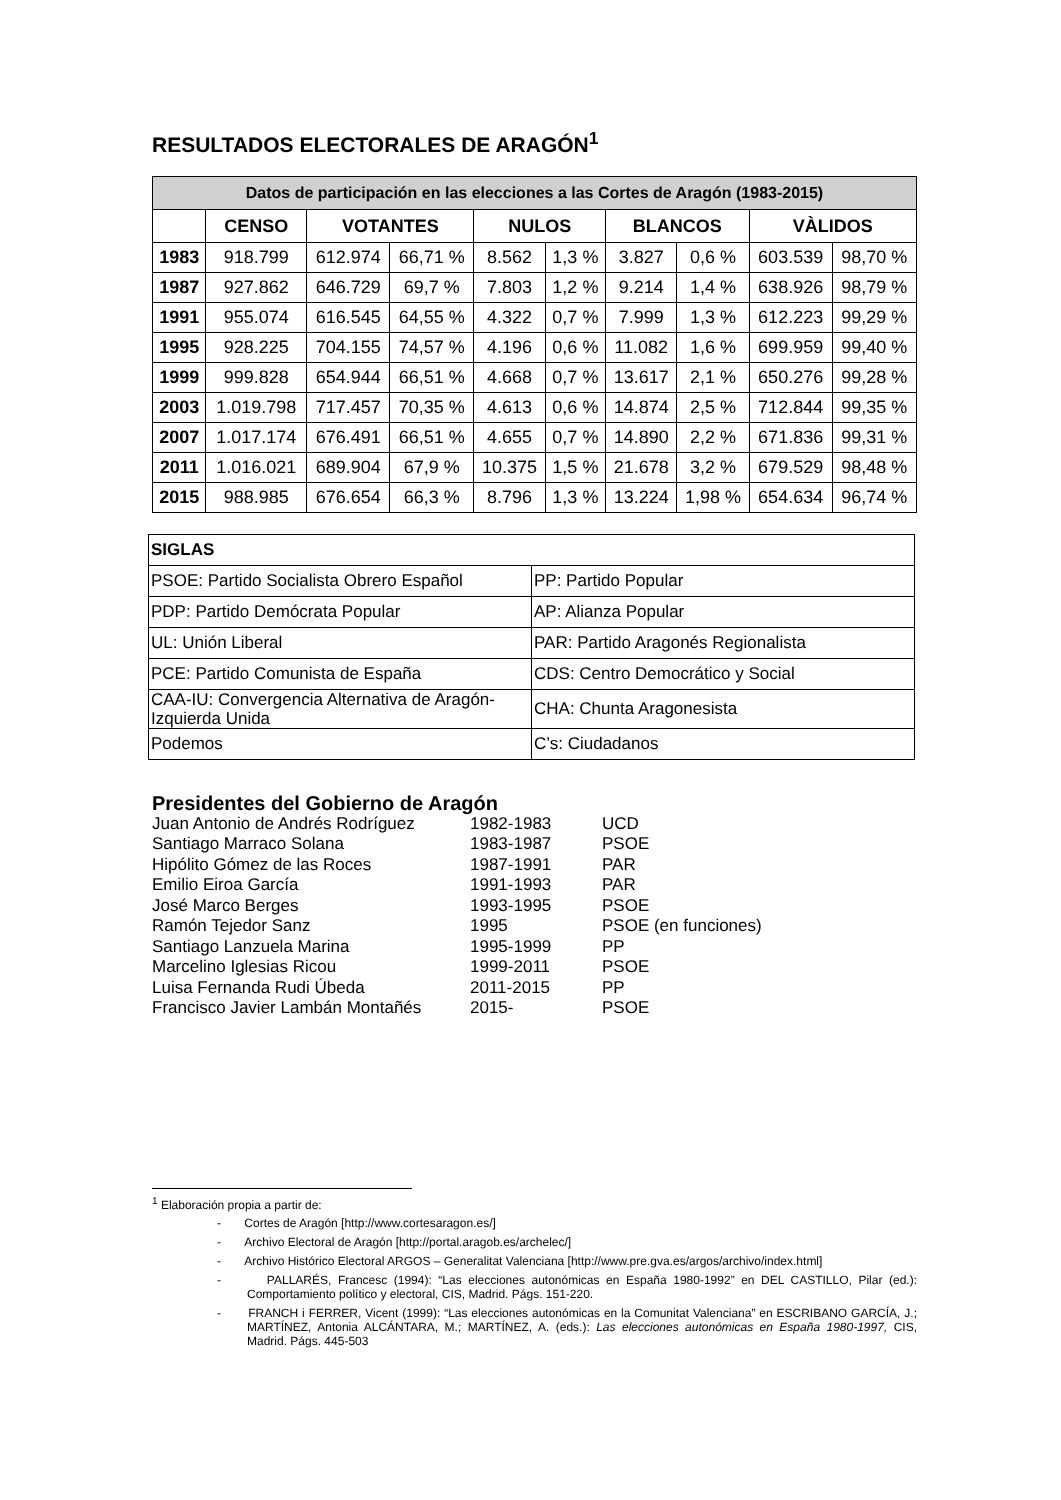RESULTADOS ELECTORALES DE ARAGÓN<sup>1</sup>
| Datos de participación en las elecciones a las Cortes de Aragón (1983-2015) | | | | | | | | | |
| --- | --- | --- | --- | --- | --- | --- | --- | --- | --- |
| | CENSO | VOTANTES | | NULOS | | BLANCOS | | VÀLIDOS | |
| 1983 | 918.799 | 612.974 | 66,71 % | 8.562 | 1,3 % | 3.827 | 0,6 % | 603.539 | 98,70 % |
| 1987 | 927.862 | 646.729 | 69,7 % | 7.803 | 1,2 % | 9.214 | 1,4 % | 638.926 | 98,79 % |
| 1991 | 955.074 | 616.545 | 64,55 % | 4.322 | 0,7 % | 7.999 | 1,3 % | 612.223 | 99,29 % |
| 1995 | 928.225 | 704.155 | 74,57 % | 4.196 | 0,6 % | 11.082 | 1,6 % | 699.959 | 99,40 % |
| 1999 | 999.828 | 654.944 | 66,51 % | 4.668 | 0,7 % | 13.617 | 2,1 % | 650.276 | 99,28 % |
| 2003 | 1.019.798 | 717.457 | 70,35 % | 4.613 | 0,6 % | 14.874 | 2,5 % | 712.844 | 99,35 % |
| 2007 | 1.017.174 | 676.491 | 66,51 % | 4.655 | 0,7 % | 14.890 | 2,2 % | 671.836 | 99,31 % |
| 2011 | 1.016.021 | 689.904 | 67,9 % | 10.375 | 1,5 % | 21.678 | 3,2 % | 679.529 | 98,48 % |
| 2015 | 988.985 | 676.654 | 66,3 % | 8.796 | 1,3 % | 13.224 | 1,98 % | 654.634 | 96,74 % |
| SIGLAS | |
| PSOE: Partido Socialista Obrero Español | PP: Partido Popular |
| PDP: Partido Demócrata Popular | AP: Alianza Popular |
| UL: Unión Liberal | PAR: Partido Aragonés Regionalista |
| PCE: Partido Comunista de España | CDS: Centro Democrático y Social |
| CAA-IU: Convergencia Alternativa de Aragón-Izquierda Unida | CHA: Chunta Aragonesista |
| Podemos | C’s: Ciudadanos |
Presidentes del Gobierno de Aragón
| Juan Antonio de Andrés Rodríguez | 1982-1983 | UCD |
| Santiago Marraco Solana | 1983-1987 | PSOE |
| Hipólito Gómez de las Roces | 1987-1991 | PAR |
| Emilio Eiroa García | 1991-1993 | PAR |
| José Marco Berges | 1993-1995 | PSOE |
| Ramón Tejedor Sanz | 1995 | PSOE (en funciones) |
| Santiago Lanzuela Marina | 1995-1999 | PP |
| Marcelino Iglesias Ricou | 1999-2011 | PSOE |
| Luisa Fernanda Rudi Úbeda | 2011-2015 | PP |
| Francisco Javier Lambán Montañés | 2015- | PSOE |
<sup>1</sup> Elaboración propia a partir de:
- Cortes de Aragón [http://www.cortesaragon.es/]
- Archivo Electoral de Aragón [http://portal.aragob.es/archelec/]
- Archivo Histórico Electoral ARGOS – Generalitat Valenciana [http://www.pre.gva.es/argos/archivo/index.html]
- PALLARÉS, Francesc (1994): “Las elecciones autonómicas en España 1980-1992” en DEL CASTILLO, Pilar (ed.): Comportamiento político y electoral, CIS, Madrid. Págs. 151-220.
- FRANCH i FERRER, Vicent (1999): “Las elecciones autonómicas en la Comunitat Valenciana” en ESCRIBANO GARCÍA, J.; MARTÍNEZ, Antonia ALCÁNTARA, M.; MARTÍNEZ, A. (eds.): Las elecciones autonómicas en España 1980-1997, CIS, Madrid. Págs. 445-503